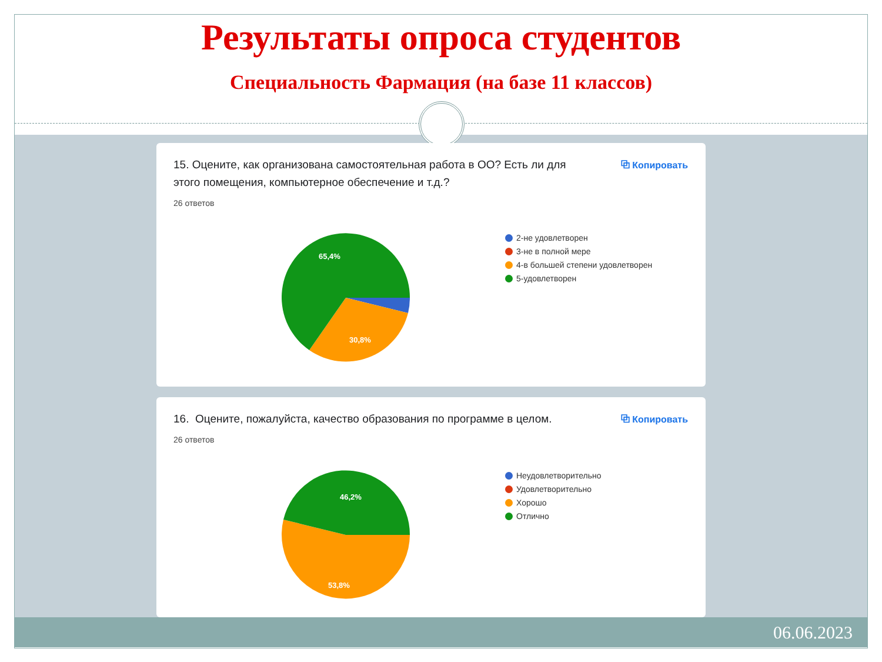Результаты опроса студентов
Специальность Фармация (на базе 11 классов)
15. Оцените, как организована самостоятельная работа в ОО? Есть ли для этого помещения, компьютерное обеспечение и т.д.?
⧉ Копировать
26 ответов
65,4%
30,8%
2-не удовлетворен
3-не в полной мере
4-в большей степени удовлетворен
5-удовлетворен
16. Оцените, пожалуйста, качество образования по программе в целом.
⧉ Копировать
26 ответов
46,2%
53,8%
Неудовлетворительно
Удовлетворительно
Хорошо
Отлично
06.06.2023